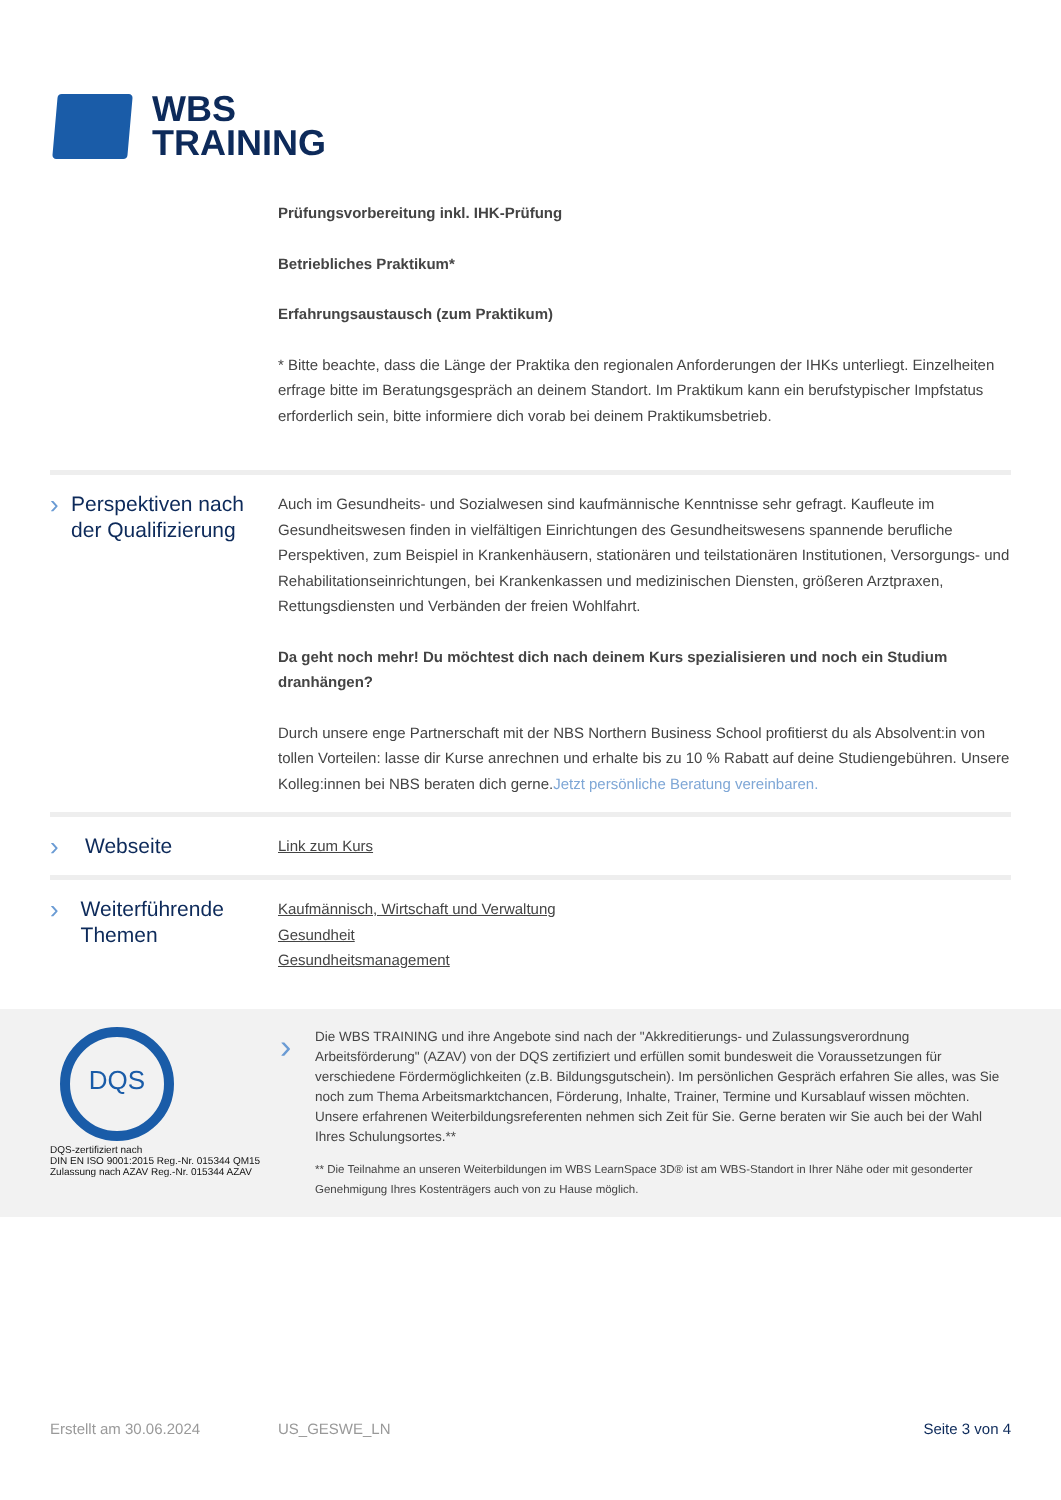WBS
TRAINING
Prüfungsvorbereitung inkl. IHK-Prüfung
Betriebliches Praktikum*
Erfahrungsaustausch (zum Praktikum)
* Bitte beachte, dass die Länge der Praktika den regionalen Anforderungen der IHKs unterliegt. Einzelheiten erfrage bitte im Beratungsgespräch an deinem Standort. Im Praktikum kann ein berufstypischer Impfstatus erforderlich sein, bitte informiere dich vorab bei deinem Praktikumsbetrieb.
› Perspektiven nach der Qualifizierung
Auch im Gesundheits- und Sozialwesen sind kaufmännische Kenntnisse sehr gefragt. Kaufleute im Gesundheitswesen finden in vielfältigen Einrichtungen des Gesundheitswesens spannende berufliche Perspektiven, zum Beispiel in Krankenhäusern, stationären und teilstationären Institutionen, Versorgungs- und Rehabilitationseinrichtungen, bei Krankenkassen und medizinischen Diensten, größeren Arztpraxen, Rettungsdiensten und Verbänden der freien Wohlfahrt.
Da geht noch mehr! Du möchtest dich nach deinem Kurs spezialisieren und noch ein Studium dranhängen?
Durch unsere enge Partnerschaft mit der NBS Northern Business School profitierst du als Absolvent:in von tollen Vorteilen: lasse dir Kurse anrechnen und erhalte bis zu 10 % Rabatt auf deine Studiengebühren. Unsere Kolleg:innen bei NBS beraten dich gerne.Jetzt persönliche Beratung vereinbaren.
› Webseite
Link zum Kurs
› Weiterführende Themen
Kaufmännisch, Wirtschaft und Verwaltung
Gesundheit
Gesundheitsmanagement
DQS
DQS-zertifiziert nach
DIN EN ISO 9001:2015 Reg.-Nr. 015344 QM15
Zulassung nach AZAV Reg.-Nr. 015344 AZAV
›
Die WBS TRAINING und ihre Angebote sind nach der "Akkreditierungs- und Zulassungsverordnung Arbeitsförderung" (AZAV) von der DQS zertifiziert und erfüllen somit bundesweit die Voraussetzungen für verschiedene Fördermöglichkeiten (z.B. Bildungsgutschein). Im persönlichen Gespräch erfahren Sie alles, was Sie noch zum Thema Arbeitsmarktchancen, Förderung, Inhalte, Trainer, Termine und Kursablauf wissen möchten. Unsere erfahrenen Weiterbildungsreferenten nehmen sich Zeit für Sie. Gerne beraten wir Sie auch bei der Wahl Ihres Schulungsortes.**
** Die Teilnahme an unseren Weiterbildungen im WBS LearnSpace 3D® ist am WBS-Standort in Ihrer Nähe oder mit gesonderter Genehmigung Ihres Kostenträgers auch von zu Hause möglich.
Erstellt am 30.06.2024 US_GESWE_LN Seite 3 von 4